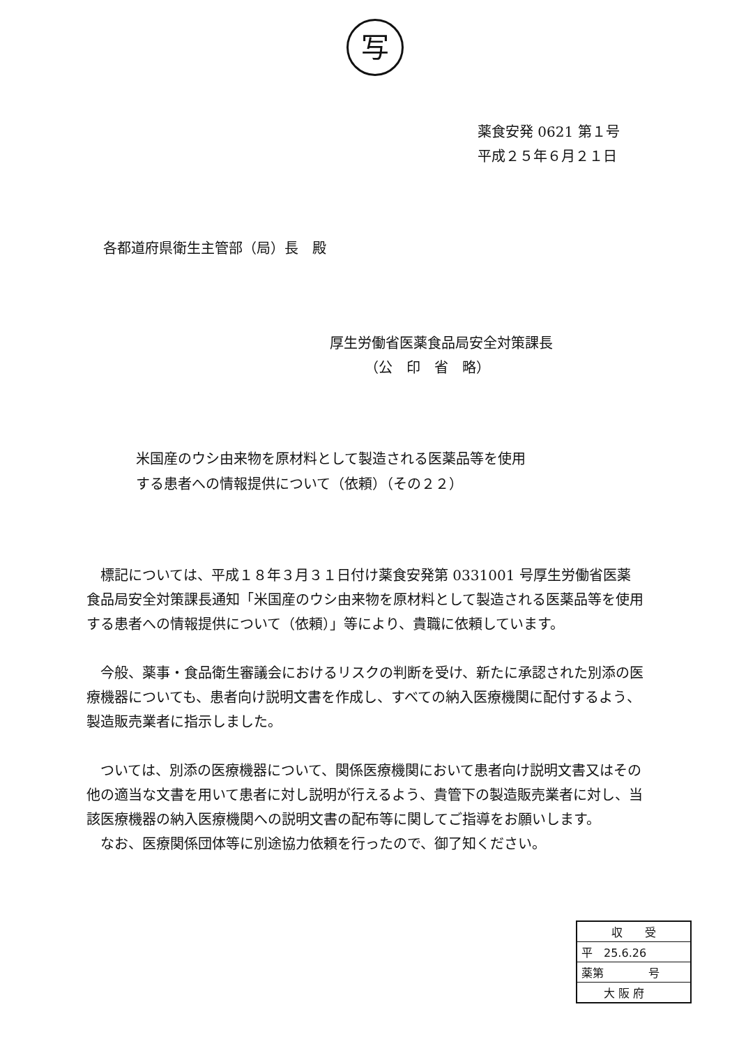写
薬食安発 0621 第１号
平成２５年６月２１日
各都道府県衛生主管部（局）長　殿
厚生労働省医薬食品局安全対策課長
　　　（公　印　省　略）
米国産のウシ由来物を原材料として製造される医薬品等を使用
する患者への情報提供について（依頼）（その２２）
標記については、平成１８年３月３１日付け薬食安発第 0331001 号厚生労働省医薬食品局安全対策課長通知「米国産のウシ由来物を原材料として製造される医薬品等を使用する患者への情報提供について（依頼）」等により、貴職に依頼しています。
今般、薬事・食品衛生審議会におけるリスクの判断を受け、新たに承認された別添の医療機器についても、患者向け説明文書を作成し、すべての納入医療機関に配付するよう、製造販売業者に指示しました。
ついては、別添の医療機器について、関係医療機関において患者向け説明文書又はその他の適当な文書を用いて患者に対し説明が行えるよう、貴管下の製造販売業者に対し、当該医療機器の納入医療機関への説明文書の配布等に関してご指導をお願いします。
なお、医療関係団体等に別途協力依頼を行ったので、御了知ください。
収　　受
平　25.6.26
薬第　　　　号
　　大 阪 府